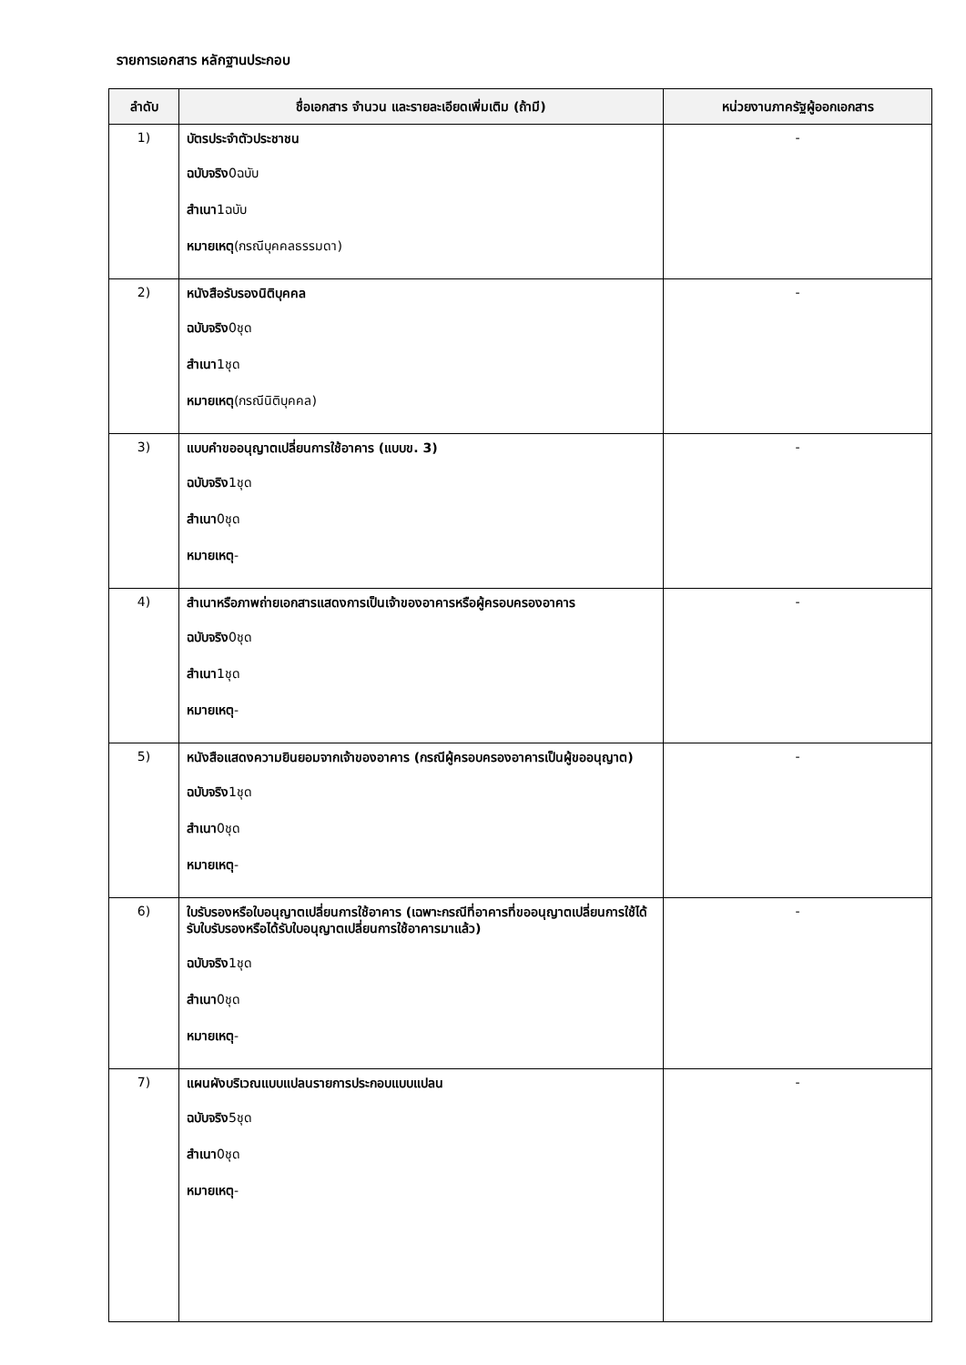รายการเอกสาร หลักฐานประกอบ
| ลำดับ | ชื่อเอกสาร จำนวน และรายละเอียดเพิ่มเติม (ถ้ามี) | หน่วยงานภาครัฐผู้ออกเอกสาร |
| --- | --- | --- |
| 1) | บัตรประจำตัวประชาชน ฉบับจริง 0ฉบับ สำเนา 1ฉบับ หมายเหตุ (กรณีบุคคลธรรมดา) | - |
| 2) | หนังสือรับรองนิติบุคคล ฉบับจริง 0ชุด สำเนา 1ชุด หมายเหตุ (กรณีนิติบุคคล) | - |
| 3) | แบบคำขออนุญาตเปลี่ยนการใช้อาคาร (แบบข. 3) ฉบับจริง 1ชุด สำเนา 0ชุด หมายเหตุ - | - |
| 4) | สำเนาหรือภาพถ่ายเอกสารแสดงการเป็นเจ้าของอาคารหรือผู้ครอบครองอาคาร ฉบับจริง 0ชุด สำเนา 1ชุด หมายเหตุ - | - |
| 5) | หนังสือแสดงความยินยอมจากเจ้าของอาคาร (กรณีผู้ครอบครองอาคารเป็นผู้ขออนุญาต) ฉบับจริง 1ชุด สำเนา 0ชุด หมายเหตุ - | - |
| 6) | ใบรับรองหรือใบอนุญาตเปลี่ยนการใช้อาคาร (เฉพาะกรณีที่อาคารที่ขออนุญาตเปลี่ยนการใช้ได้รับใบรับรองหรือได้รับใบอนุญาตเปลี่ยนการใช้อาคารมาแล้ว) ฉบับจริง 1ชุด สำเนา 0ชุด หมายเหตุ - | - |
| 7) | แผนผังบริเวณแบบแปลนรายการประกอบแบบแปลน ฉบับจริง 5ชุด สำเนา 0ชุด หมายเหตุ - | - |